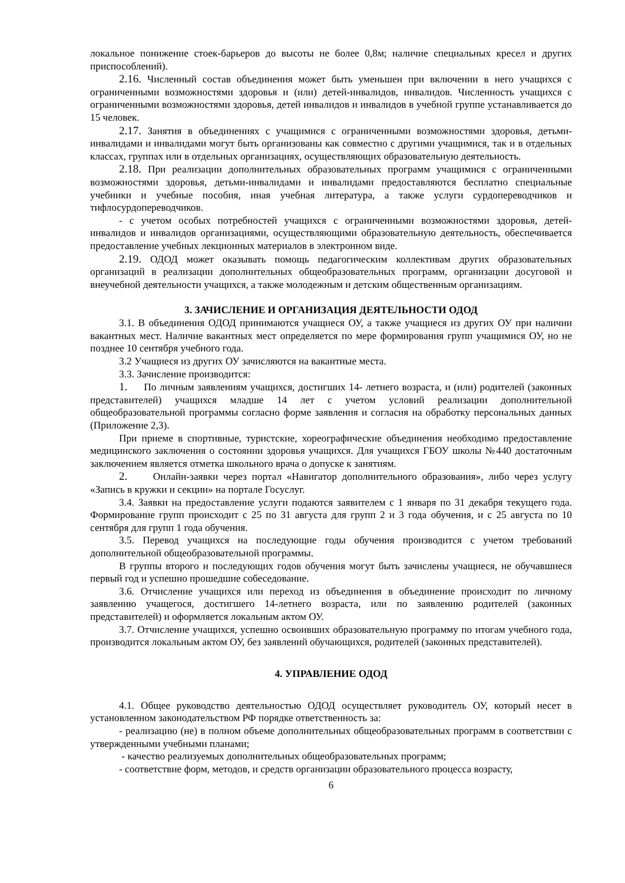локальное понижение стоек-барьеров до высоты не более 0,8м; наличие специальных кресел и других приспособлений).
2.16. Численный состав объединения может быть уменьшен при включении в него учащихся с ограниченными возможностями здоровья и (или) детей-инвалидов, инвалидов. Численность учащихся с ограниченными возможностями здоровья, детей инвалидов и инвалидов в учебной группе устанавливается до 15 человек.
2.17. Занятия в объединениях с учащимися с ограниченными возможностями здоровья, детьми-инвалидами и инвалидами могут быть организованы как совместно с другими учащимися, так и в отдельных классах, группах или в отдельных организациях, осуществляющих образовательную деятельность.
2.18. При реализации дополнительных образовательных программ учащимися с ограниченными возможностями здоровья, детьми-инвалидами и инвалидами предоставляются бесплатно специальные учебники и учебные пособия, иная учебная литература, а также услуги сурдопереводчиков и тифлосурдопереводчиков.
- с учетом особых потребностей учащихся с ограниченными возможностями здоровья, детей-инвалидов и инвалидов организациями, осуществляющими образовательную деятельность, обеспечивается предоставление учебных лекционных материалов в электронном виде.
2.19. ОДОД может оказывать помощь педагогическим коллективам других образовательных организаций в реализации дополнительных общеобразовательных программ, организации досуговой и внеучебной деятельности учащихся, а также молодежным и детским общественным организациям.
3. ЗАЧИСЛЕНИЕ И ОРГАНИЗАЦИЯ ДЕЯТЕЛЬНОСТИ ОДОД
3.1. В объединения ОДОД принимаются учащиеся ОУ, а также учащиеся из других ОУ при наличии вакантных мест. Наличие вакантных мест определяется по мере формирования групп учащимися ОУ, но не позднее 10 сентября учебного года.
3.2 Учащиеся из других ОУ зачисляются на вакантные места.
3.3. Зачисление производится:
1. По личным заявлениям учащихся, достигших 14- летнего возраста, и (или) родителей (законных представителей) учащихся младше 14 лет с учетом условий реализации дополнительной общеобразовательной программы согласно форме заявления и согласия на обработку персональных данных (Приложение 2,3).
При приеме в спортивные, туристские, хореографические объединения необходимо предоставление медицинского заключения о состоянии здоровья учащихся. Для учащихся ГБОУ школы №440 достаточным заключением является отметка школьного врача о допуске к занятиям.
2. Онлайн-заявки через портал «Навигатор дополнительного образования», либо через услугу «Запись в кружки и секции» на портале Госуслуг.
3.4. Заявки на предоставление услуги подаются заявителем с 1 января по 31 декабря текущего года. Формирование групп происходит с 25 по 31 августа для групп 2 и 3 года обучения, и с 25 августа по 10 сентября для групп 1 года обучения.
3.5. Перевод учащихся на последующие годы обучения производится с учетом требований дополнительной общеобразовательной программы.
В группы второго и последующих годов обучения могут быть зачислены учащиеся, не обучавшиеся первый год и успешно прошедшие собеседование.
3.6. Отчисление учащихся или переход из объединения в объединение происходит по личному заявлению учащегося, достигшего 14-летнего возраста, или по заявлению родителей (законных представителей) и оформляется локальным актом ОУ.
3.7. Отчисление учащихся, успешно освоивших образовательную программу по итогам учебного года, производится локальным актом ОУ, без заявлений обучающихся, родителей (законных представителей).
4. УПРАВЛЕНИЕ ОДОД
4.1. Общее руководство деятельностью ОДОД осуществляет руководитель ОУ, который несет в установленном законодательством РФ порядке ответственность за:
- реализацию (не) в полном объеме дополнительных общеобразовательных программ в соответствии с утвержденными учебными планами;
- качество реализуемых дополнительных общеобразовательных программ;
- соответствие форм, методов, и средств организации образовательного процесса возрасту,
6